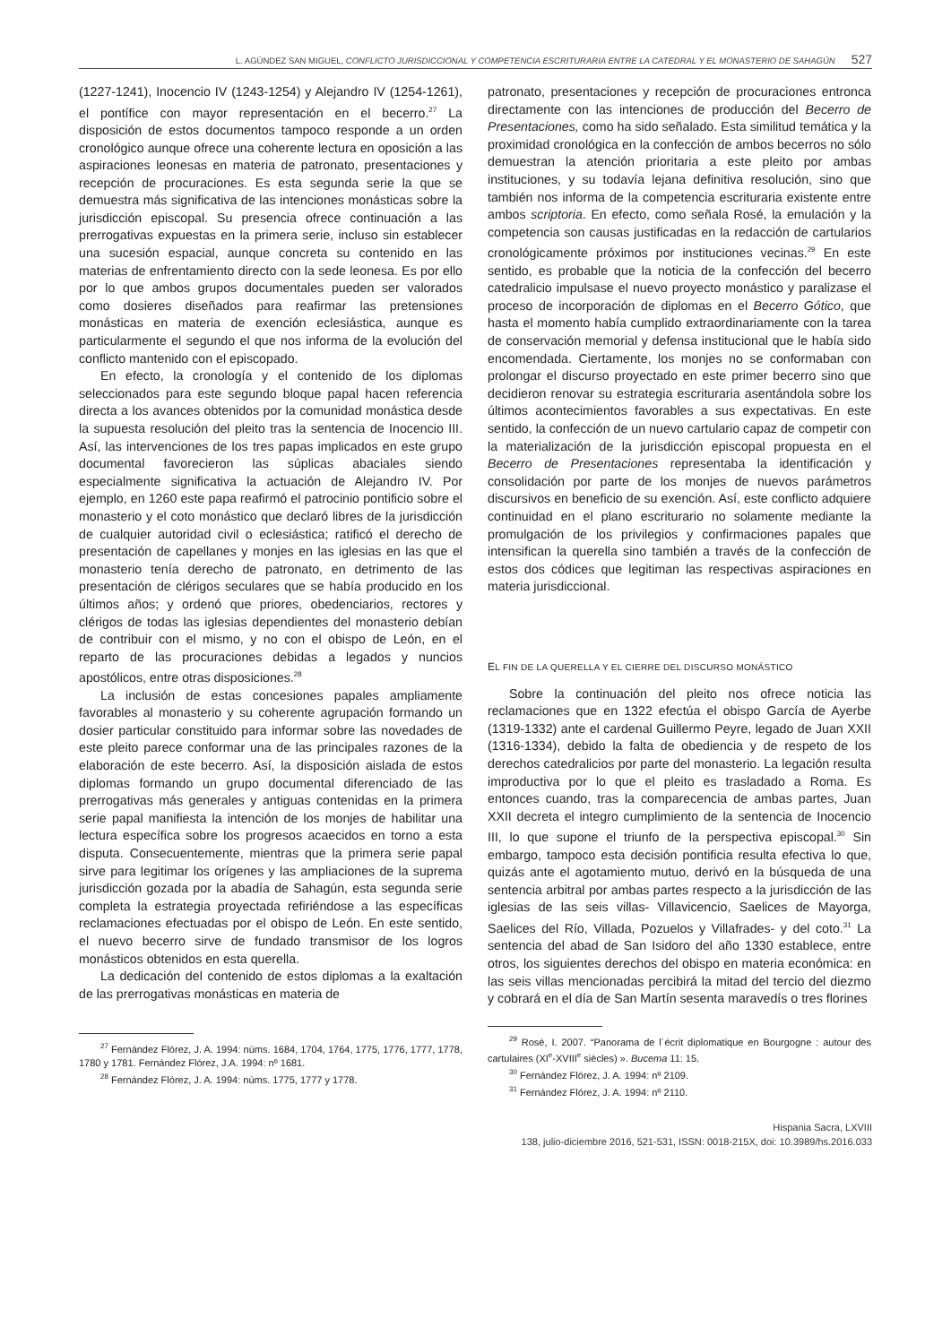L. AGÚNDEZ SAN MIGUEL, CONFLICTO JURISDICCIONAL Y COMPETENCIA ESCRITURARIA ENTRE LA CATEDRAL Y EL MONASTERIO DE SAHAGÚN 527
(1227-1241), Inocencio IV (1243-1254) y Alejandro IV (1254-1261), el pontífice con mayor representación en el becerro.<sup>27</sup> La disposición de estos documentos tampoco responde a un orden cronológico aunque ofrece una coherente lectura en oposición a las aspiraciones leonesas en materia de patronato, presentaciones y recepción de procuraciones. Es esta segunda serie la que se demuestra más significativa de las intenciones monásticas sobre la jurisdicción episcopal. Su presencia ofrece continuación a las prerrogativas expuestas en la primera serie, incluso sin establecer una sucesión espacial, aunque concreta su contenido en las materias de enfrentamiento directo con la sede leonesa. Es por ello por lo que ambos grupos documentales pueden ser valorados como dosieres diseñados para reafirmar las pretensiones monásticas en materia de exención eclesiástica, aunque es particularmente el segundo el que nos informa de la evolución del conflicto mantenido con el episcopado.
En efecto, la cronología y el contenido de los diplomas seleccionados para este segundo bloque papal hacen referencia directa a los avances obtenidos por la comunidad monástica desde la supuesta resolución del pleito tras la sentencia de Inocencio III. Así, las intervenciones de los tres papas implicados en este grupo documental favorecieron las súplicas abaciales siendo especialmente significativa la actuación de Alejandro IV. Por ejemplo, en 1260 este papa reafirmó el patrocinio pontificio sobre el monasterio y el coto monástico que declaró libres de la jurisdicción de cualquier autoridad civil o eclesiástica; ratificó el derecho de presentación de capellanes y monjes en las iglesias en las que el monasterio tenía derecho de patronato, en detrimento de las presentación de clérigos seculares que se había producido en los últimos años; y ordenó que priores, obedenciarios, rectores y clérigos de todas las iglesias dependientes del monasterio debían de contribuir con el mismo, y no con el obispo de León, en el reparto de las procuraciones debidas a legados y nuncios apostólicos, entre otras disposiciones.<sup>28</sup>
La inclusión de estas concesiones papales ampliamente favorables al monasterio y su coherente agrupación formando un dosier particular constituido para informar sobre las novedades de este pleito parece conformar una de las principales razones de la elaboración de este becerro. Así, la disposición aislada de estos diplomas formando un grupo documental diferenciado de las prerrogativas más generales y antiguas contenidas en la primera serie papal manifiesta la intención de los monjes de habilitar una lectura específica sobre los progresos acaecidos en torno a esta disputa. Consecuentemente, mientras que la primera serie papal sirve para legitimar los orígenes y las ampliaciones de la suprema jurisdicción gozada por la abadía de Sahagún, esta segunda serie completa la estrategia proyectada refiriéndose a las específicas reclamaciones efectuadas por el obispo de León. En este sentido, el nuevo becerro sirve de fundado transmisor de los logros monásticos obtenidos en esta querella.
La dedicación del contenido de estos diplomas a la exaltación de las prerrogativas monásticas en materia de
<sup>27</sup> Fernández Flórez, J. A. 1994: núms. 1684, 1704, 1764, 1775, 1776, 1777, 1778, 1780 y 1781. Fernández Flórez, J.A. 1994: nº 1681.
<sup>28</sup> Fernández Flórez, J. A. 1994: núms. 1775, 1777 y 1778.
patronato, presentaciones y recepción de procuraciones entronca directamente con las intenciones de producción del Becerro de Presentaciones, como ha sido señalado. Esta similitud temática y la proximidad cronológica en la confección de ambos becerros no sólo demuestran la atención prioritaria a este pleito por ambas instituciones, y su todavía lejana definitiva resolución, sino que también nos informa de la competencia escrituraria existente entre ambos scriptoria. En efecto, como señala Rosé, la emulación y la competencia son causas justificadas en la redacción de cartularios cronológicamente próximos por instituciones vecinas.<sup>29</sup> En este sentido, es probable que la noticia de la confección del becerro catedralicio impulsase el nuevo proyecto monástico y paralizase el proceso de incorporación de diplomas en el Becerro Gótico, que hasta el momento había cumplido extraordinariamente con la tarea de conservación memorial y defensa institucional que le había sido encomendada. Ciertamente, los monjes no se conformaban con prolongar el discurso proyectado en este primer becerro sino que decidieron renovar su estrategia escrituraria asentándola sobre los últimos acontecimientos favorables a sus expectativas. En este sentido, la confección de un nuevo cartulario capaz de competir con la materialización de la jurisdicción episcopal propuesta en el Becerro de Presentaciones representaba la identificación y consolidación por parte de los monjes de nuevos parámetros discursivos en beneficio de su exención. Así, este conflicto adquiere continuidad en el plano escriturario no solamente mediante la promulgación de los privilegios y confirmaciones papales que intensifican la querella sino también a través de la confección de estos dos códices que legitiman las respectivas aspiraciones en materia jurisdiccional.
EL FIN DE LA QUERELLA Y EL CIERRE DEL DISCURSO MONÁSTICO
Sobre la continuación del pleito nos ofrece noticia las reclamaciones que en 1322 efectúa el obispo García de Ayerbe (1319-1332) ante el cardenal Guillermo Peyre, legado de Juan XXII (1316-1334), debido la falta de obediencia y de respeto de los derechos catedralicios por parte del monasterio. La legación resulta improductiva por lo que el pleito es trasladado a Roma. Es entonces cuando, tras la comparecencia de ambas partes, Juan XXII decreta el integro cumplimiento de la sentencia de Inocencio III, lo que supone el triunfo de la perspectiva episcopal.<sup>30</sup> Sin embargo, tampoco esta decisión pontificia resulta efectiva lo que, quizás ante el agotamiento mutuo, derivó en la búsqueda de una sentencia arbitral por ambas partes respecto a la jurisdicción de las iglesias de las seis villas- Villavicencio, Saelices de Mayorga, Saelices del Río, Villada, Pozuelos y Villafrades- y del coto.<sup>31</sup> La sentencia del abad de San Isidoro del año 1330 establece, entre otros, los siguientes derechos del obispo en materia económica: en las seis villas mencionadas percibirá la mitad del tercio del diezmo y cobrará en el día de San Martín sesenta maravedís o tres florines
<sup>29</sup> Rosé, I. 2007. “Panorama de l´écrit diplomatique en Bourgogne : autour des cartulaires (XI<sup>e</sup>-XVIII<sup>e</sup> siècles) ». Bucema 11: 15.
<sup>30</sup> Fernández Flórez, J. A. 1994: nº 2109.
<sup>31</sup> Fernández Flórez, J. A. 1994: nº 2110.
Hispania Sacra, LXVIII
138, julio-diciembre 2016, 521-531, ISSN: 0018-215X, doi: 10.3989/hs.2016.033